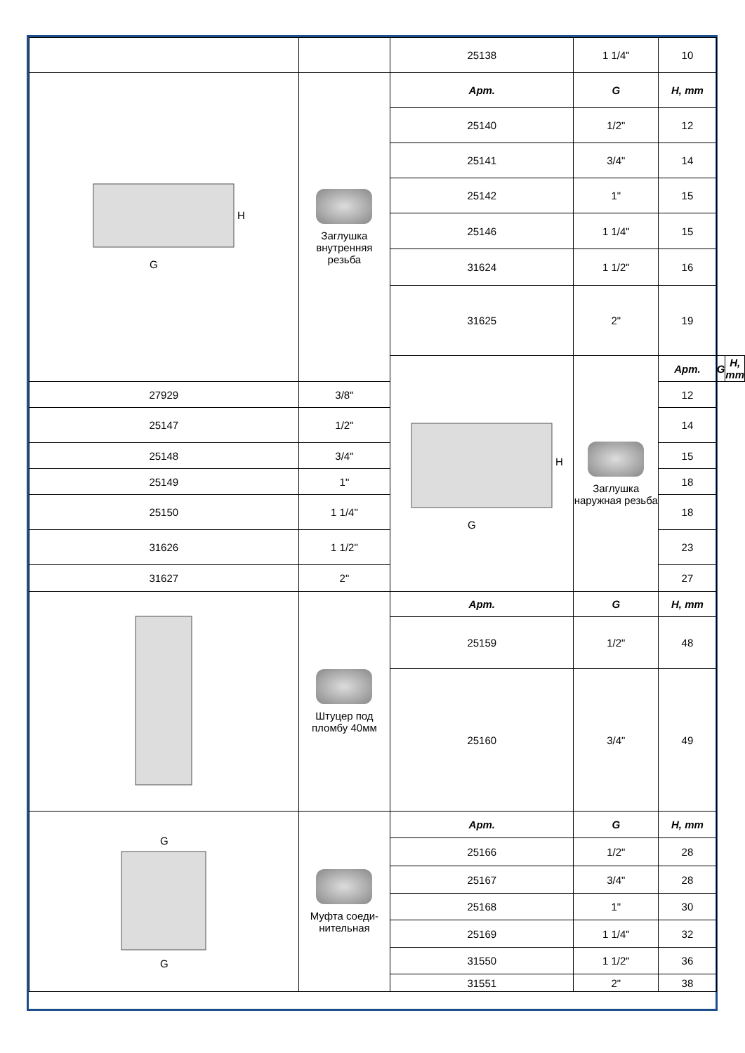| | | 25138 | 1 1/4" | 10 | | |
| G H | Заглушка внутренняя резьба | Арт. | G | H, mm | | |
| | | 25140 | 1/2" | 12 | | |
| | | 25141 | 3/4" | 14 | | |
| | | 25142 | 1" | 15 | | |
| | | 25146 | 1 1/4" | 15 | | |
| | | 31624 | 1 1/2" | 16 | | |
| | | 31625 | 2" | 19 | | |
| | | G H | Заглушка наружная резьба | Арт. | G | H, mm |
| 27929 | 3/8" | | | 12 | | |
| 25147 | 1/2" | | | 14 | | |
| 25148 | 3/4" | | | 15 | | |
| 25149 | 1" | | | 18 | | |
| 25150 | 1 1/4" | | | 18 | | |
| 31626 | 1 1/2" | | | 23 | | |
| 31627 | 2" | | | 27 | | |
| | Штуцер под пломбу 40мм | Арт. | G | H, mm | | |
| | | 25159 | 1/2" | 48 | | |
| | | 25160 | 3/4" | 49 | | |
| G G | Муфта соеди-нительная | Арт. | G | H, mm | | |
| | | 25166 | 1/2" | 28 | | |
| | | 25167 | 3/4" | 28 | | |
| | | 25168 | 1" | 30 | | |
| | | 25169 | 1 1/4" | 32 | | |
| | | 31550 | 1 1/2" | 36 | | |
| | | 31551 | 2" | 38 | | |